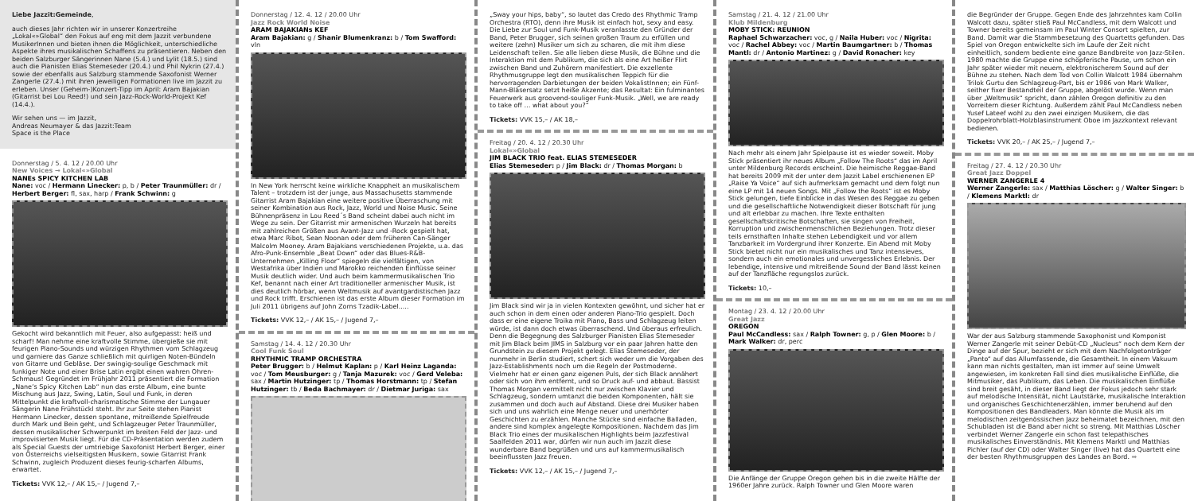Liebe Jazzit:Gemeinde,
auch dieses Jahr richten wir in unserer Konzertreihe „Lokal«»Global“ den Fokus auf eng mit dem Jazzit verbundene MusikerInnen und bieten ihnen die Möglichkeit, unterschiedliche Aspekte ihres musikalischen Schaffens zu präsentieren. Neben den beiden Salzburger Sängerinnen Nane (5.4.) und Lylit (18.5.) sind auch die Pianisten Elias Stemeseder (20.4.) und Phil Nykrin (27.4.) sowie der ebenfalls aus Salzburg stammende Saxofonist Werner Zangerle (27.4.) mit ihren jeweiligen Formationen live im Jazzit zu erleben. Unser (Geheim-)Konzert-Tipp im April: Aram Bajakian (Gitarrist bei Lou Reed!) und sein Jazz-Rock-World-Projekt Kef (14.4.).
Wir sehen uns — im Jazzit,
Andreas Neumayer & das Jazzit:Team
Space is the Place
Donnerstag / 5. 4. 12 / 20.00 Uhr
New Voices → Lokal«»Global
NANEs SPICY KITCHEN LAB
Nane: voc / Hermann Linecker: p, b / Peter Traunmüller: dr / Herbert Berger: fl, sax, harp / Frank Schwinn: g
Gekocht wird bekanntlich mit Feuer, also aufgepasst: heiß und scharf! Man nehme eine kraftvolle Stimme, übergieße sie mit feurigen Piano-Sounds und würzigen Rhythmen vom Schlagzeug und garniere das Ganze schließlich mit quirligen Noten-Bündeln von Gitarre und Gebläse. Der swingig-soulige Geschmack mit funkiger Note und einer Brise Latin ergibt einen wahren Ohren-Schmaus! Gegründet im Frühjahr 2011 präsentiert die Formation „Nane’s Spicy Kitchen Lab“ nun das erste Album, eine bunte Mischung aus Jazz, Swing, Latin, Soul und Funk, in deren Mittelpunkt die kraftvoll-charismatische Stimme der Lungauer Sängerin Nane Frühstückl steht. Ihr zur Seite stehen Pianist Hermann Linecker, dessen spontane, mitreißende Spielfreude durch Mark und Bein geht, und Schlagzeuger Peter Traunmüller, dessen musikalischer Schwerpunkt im breiten Feld der Jazz- und improvisierten Musik liegt. Für die CD-Präsentation werden zudem als Special Guests der umtriebige Saxofonist Herbert Berger, einer von Österreichs vielseitigsten Musikern, sowie Gitarrist Frank Schwinn, zugleich Produzent dieses feurig-scharfen Albums, erwartet.
Tickets: VVK 12,– / AK 15,– / Jugend 7,–
Donnerstag / 12. 4. 12 / 20.00 Uhr
Jazz Rock World Noise
ARAM BAJAKIANs KEF
Aram Bajakian: g / Shanir Blumenkranz: b / Tom Swafford: vln
In New York herrscht keine wirkliche Knappheit an musikalischem Talent – trotzdem ist der junge, aus Massachusetts stammende Gitarrist Aram Bajakian eine weitere positive Überraschung mit seiner Kombination aus Rock, Jazz, World und Noise Music. Seine Bühnenpräsenz in Lou Reed´s Band scheint dabei auch nicht im Wege zu sein. Der Gitarrist mir armenischen Wurzeln hat bereits mit zahlreichen Größen aus Avant-Jazz und -Rock gespielt hat, etwa Marc Ribot, Sean Noonan oder dem früheren Can-Sänger Malcolm Mooney. Aram Bajakians verschiedenen Projekte, u.a. das Afro-Punk-Ensemble „Beat Down“ oder das Blues-R&B-Unternehmen „Killing Floor“ spiegeln die vielfältigen, von Westafrika über Indien und Marokko reichenden Einflüsse seiner Musik deutlich wider. Und auch beim kammermusikalischen Trio Kef, benannt nach einer Art traditioneller armenischer Musik, ist dies deutlich hörbar, wenn Weltmusik auf avantgardistischen Jazz und Rock trifft. Erschienen ist das erste Album dieser Formation im Juli 2011 übrigens auf John Zorns Tzadik-Label.....
Tickets: VVK 12,– / AK 15,– / Jugend 7,–
Samstag / 14. 4. 12 / 20.30 Uhr
Cool Funk Soul
RHYTHMIC TRAMP ORCHESTRA
Peter Brugger: b / Helmut Kaplan: p / Karl Heinz Laganda: voc / Tom Meusburger: g / Tanja Mazurek: voc / Gerd Veleba: sax / Martin Hutzinger: tp / Thomas Horstmann: tp / Stefan Hutzinger: tb / Beda Bachmayer: dr / Dietmar Juriga: sax
„Sway your hips, baby“, so lautet das Credo des Rhythmic Tramp Orchestra (RTO), denn ihre Musik ist einfach hot, sexy and easy. Die Liebe zur Soul und Funk-Musik veranlasste den Gründer der Band, Peter Brugger, sich seinen großen Traum zu erfüllen und weitere (zehn) Musiker um sich zu scharen, die mit ihm diese Leidenschaft teilen. Sie alle lieben diese Musik, die Bühne und die Interaktion mit dem Publikum, die sich als eine Art heißer Flirt zwischen Band und Zuhörern manifestiert. Die exzellente Rhythmusgruppe legt den musikalischen Teppich für die hervorragenden Darbietungen der beiden VokalistInnen; ein Fünf-Mann-Bläsersatz setzt heiße Akzente; das Resultat: Ein fulminantes Feuerwerk aus groovend-souliger Funk-Musik. „Well, we are ready to take off … what about you?“
Tickets: VVK 15,– / AK 18,–
Freitag / 20. 4. 12 / 20.30 Uhr
Lokal«»Global
JIM BLACK TRIO feat. ELIAS STEMESEDER
Elias Stemeseder: p / Jim Black: dr / Thomas Morgan: b
Jim Black sind wir ja in vielen Kontexten gewöhnt, und sicher hat er auch schon in dem einen oder anderen Piano-Trio gespielt. Doch dass er eine eigene Troika mit Piano, Bass und Schlagzeug leiten würde, ist dann doch etwas überraschend. Und überaus erfreulich. Denn die Begegnung des Salzburger Pianisten Elias Stemeseder mit Jim Black beim JIMS in Salzburg vor ein paar Jahren hatte den Grundstein zu diesem Projekt gelegt. Elias Stemeseder, der nunmehr in Berlin studiert, schert sich weder um die Vorgaben des Jazz-Establishments noch um die Regeln der Postmoderne. Vielmehr hat er einen ganz eigenen Puls, der sich Black annähert oder sich von ihm entfernt, und so Druck auf- und abbaut. Bassist Thomas Morgan vermittelt nicht nur zwischen Klavier und Schlagzeug, sondern umtanzt die beiden Komponenten, hält sie zusammen und doch auch auf Abstand. Diese drei Musiker haben sich und uns wahrlich eine Menge neuer und unerhörter Geschichten zu erzählen. Manche Stücke sind einfache Balladen, andere sind komplex angelegte Kompositionen. Nachdem das Jim Black Trio eines der musikalischen Highlights beim Jazzfestival Saalfelden 2011 war, dürfen wir nun auch im Jazzit diese wunderbare Band begrüßen und uns auf kammermusikalisch beeinflussten Jazz freuen.
Tickets: VVK 12,– / AK 15,– / Jugend 7,–
Samstag / 21. 4. 12 / 21.00 Uhr
Klub Mildenburg
MOBY STICK: REUNION
Raphael Schwarzacher: voc, g / Naila Huber: voc / Nigrita: voc / Rachel Abbey: voc / Martin Baumgartner: b / Thomas Mantl: dr / Antonio Martinez: g / David Ronacher: key
Nach mehr als einem Jahr Spielpause ist es wieder soweit. Moby Stick präsentiert ihr neues Album „Follow The Roots“ das im April unter Mildenburg Records erscheint. Die heimische Reggae-Band hat bereits 2009 mit der unter dem Jazzit Label erschienenen EP „Raise Ya Voice“ auf sich aufmerksam gemacht und dem folgt nun eine LP mit 14 neuen Songs. Mit „Follow the Roots“ ist es Moby Stick gelungen, tiefe Einblicke in das Wesen des Reggae zu geben und die gesellschaftliche Notwendigkeit dieser Botschaft für jung und alt erlebbar zu machen. Ihre Texte enthalten gesellschaftskritische Botschaften, sie singen von Freiheit, Korruption und zwischenmenschlichen Beziehungen. Trotz dieser teils ernsthaften Inhalte stehen Lebendigkeit und vor allem Tanzbarkeit im Vordergrund ihrer Konzerte. Ein Abend mit Moby Stick bietet nicht nur ein musikalisches und Tanz intensieves, sondern auch ein emotionales und unvergessliches Erlebnis. Der lebendige, intensive und mitreißende Sound der Band lässt keinen auf der Tanzfläche regungslos zurück.
Tickets: 10,–
Montag / 23. 4. 12 / 20.00 Uhr
Great Jazz
OREGON
Paul McCandless: sax / Ralph Towner: g, p / Glen Moore: b / Mark Walker: dr, perc
Die Anfänge der Gruppe Oregon gehen bis in die zweite Hälfte der 1960er Jahre zurück. Ralph Towner und Glen Moore waren
die Begründer der Gruppe. Gegen Ende des Jahrzehntes kam Collin Walcott dazu, später stieß Paul McCandless, mit dem Walcott und Towner bereits gemeinsam im Paul Winter Consort spielten, zur Band. Damit war die Stammbesetzung des Quartetts gefunden. Das Spiel von Oregon entwickelte sich im Laufe der Zeit nicht einheitlich, sondern bediente eine ganze Bandbreite von Jazz-Stilen. 1980 machte die Gruppe eine schöpferische Pause, um schon ein Jahr später wieder mit neuem, elektronischerem Sound auf der Bühne zu stehen. Nach dem Tod von Collin Walcott 1984 übernahm Trilok Gurtu den Schlagzeug-Part, bis er 1986 von Mark Walker, seither fixer Bestandteil der Gruppe, abgelöst wurde. Wenn man über „Weltmusik“ spricht, dann zählen Oregon definitiv zu den Vorreitern dieser Richtung. Außerdem zählt Paul McCandless neben Yusef Lateef wohl zu den zwei einzigen Musikern, die das Doppelrohrblatt-Holzblasinstrument Oboe im Jazzkontext relevant bedienen.
Tickets: VVK 20,– / AK 25,– / Jugend 7,–
Freitag / 27. 4. 12 / 20.30 Uhr
Great Jazz Doppel
WERNER ZANGERLE 4
Werner Zangerle: sax / Matthias Löscher: g / Walter Singer: b / Klemens Marktl: dr
War der aus Salzburg stammende Saxophonist und Komponist Werner Zangerle mit seiner Debüt-CD „Nucleus“ noch dem Kern der Dinge auf der Spur, bezieht er sich mit dem Nachfolgetonträger „Panto“ auf das Allumfassende, die Gesamtheit. In einem Vakuum kann man nichts gestalten, man ist immer auf seine Umwelt angewiesen, im konkreten Fall sind dies musikalische Einflüße, die Mitmusiker, das Publikum, das Leben. Die musikalischen Einflüße sind breit gesäht, in dieser Band liegt der Fokus jedoch sehr stark auf melodische Intensität, nicht Lautstärke, musikalische Interaktion und organisches Geschichtenerzählen, immer beruhend auf den Kompositionen des Bandleaders. Man könnte die Musik als im melodischen zeitgenössischen Jazz beheimatet bezeichnen, mit den Schubladen ist die Band aber nicht so streng. Mit Matthias Löscher verbindet Werner Zangerle ein schon fast telepathisches musikalisches Einverständnis. Mit Klemens Marktl und Matthias Pichler (auf der CD) oder Walter Singer (live) hat das Quartett eine der besten Rhythmusgruppen des Landes an Bord. ➡